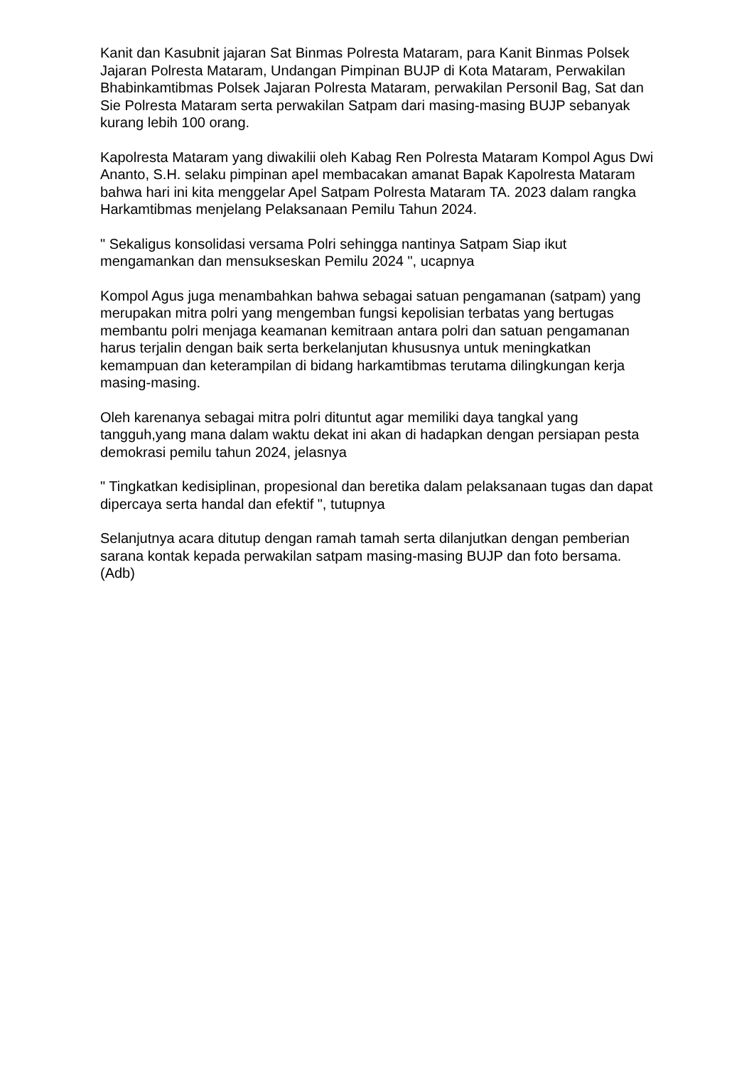Kanit dan Kasubnit jajaran Sat Binmas Polresta Mataram, para Kanit Binmas Polsek Jajaran Polresta Mataram, Undangan Pimpinan BUJP di Kota Mataram, Perwakilan Bhabinkamtibmas Polsek Jajaran Polresta Mataram, perwakilan Personil Bag, Sat dan Sie Polresta Mataram serta perwakilan Satpam dari masing-masing BUJP sebanyak kurang lebih 100 orang.
Kapolresta Mataram yang diwakilii oleh Kabag Ren Polresta Mataram Kompol Agus Dwi Ananto, S.H. selaku pimpinan apel membacakan amanat Bapak Kapolresta Mataram bahwa hari ini kita menggelar Apel Satpam Polresta Mataram TA. 2023 dalam rangka Harkamtibmas menjelang Pelaksanaan Pemilu Tahun 2024.
" Sekaligus konsolidasi versama Polri sehingga nantinya Satpam Siap ikut mengamankan dan mensukseskan Pemilu 2024 ", ucapnya
Kompol Agus juga menambahkan bahwa sebagai satuan pengamanan (satpam) yang merupakan mitra polri yang mengemban fungsi kepolisian terbatas yang bertugas membantu polri menjaga keamanan kemitraan antara polri dan satuan pengamanan harus terjalin dengan baik serta berkelanjutan khususnya untuk meningkatkan kemampuan dan keterampilan di bidang harkamtibmas terutama dilingkungan kerja masing-masing.
Oleh karenanya sebagai mitra polri dituntut agar memiliki daya tangkal yang tangguh,yang mana dalam waktu dekat ini akan di hadapkan dengan persiapan pesta demokrasi pemilu tahun 2024, jelasnya
" Tingkatkan kedisiplinan, propesional dan beretika dalam pelaksanaan tugas dan dapat dipercaya serta handal dan efektif ", tutupnya
Selanjutnya acara ditutup dengan ramah tamah serta dilanjutkan dengan pemberian sarana kontak kepada perwakilan satpam masing-masing BUJP dan foto bersama.(Adb)